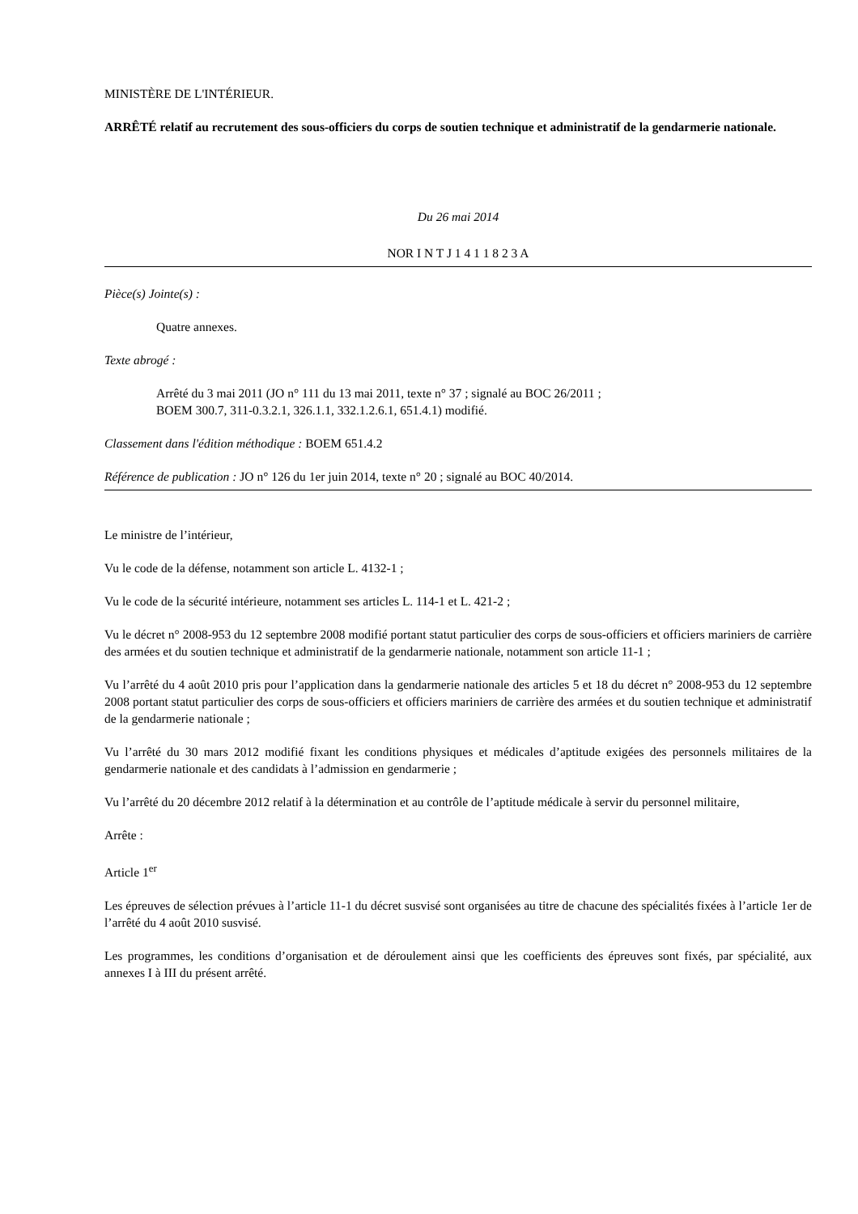MINISTÈRE DE L'INTÉRIEUR.
ARRÊTÉ relatif au recrutement des sous-officiers du corps de soutien technique et administratif de la gendarmerie nationale.
Du 26 mai 2014
NOR I N T J 1 4 1 1 8 2 3 A
Pièce(s) Jointe(s) :
Quatre annexes.
Texte abrogé :
Arrêté du 3 mai 2011 (JO n° 111 du 13 mai 2011, texte n° 37 ; signalé au BOC 26/2011 ;
BOEM 300.7, 311-0.3.2.1, 326.1.1, 332.1.2.6.1, 651.4.1) modifié.
Classement dans l'édition méthodique : BOEM 651.4.2
Référence de publication : JO n° 126 du 1er juin 2014, texte n° 20 ; signalé au BOC 40/2014.
Le ministre de l’intérieur,
Vu le code de la défense, notamment son article L. 4132-1 ;
Vu le code de la sécurité intérieure, notamment ses articles L. 114-1 et L. 421-2 ;
Vu le décret n° 2008-953 du 12 septembre 2008 modifié portant statut particulier des corps de sous-officiers et officiers mariniers de carrière des armées et du soutien technique et administratif de la gendarmerie nationale, notamment son article 11-1 ;
Vu l’arrêté du 4 août 2010 pris pour l’application dans la gendarmerie nationale des articles 5 et 18 du décret n° 2008-953 du 12 septembre 2008 portant statut particulier des corps de sous-officiers et officiers mariniers de carrière des armées et du soutien technique et administratif de la gendarmerie nationale ;
Vu l’arrêté du 30 mars 2012 modifié fixant les conditions physiques et médicales d’aptitude exigées des personnels militaires de la gendarmerie nationale et des candidats à l’admission en gendarmerie ;
Vu l’arrêté du 20 décembre 2012 relatif à la détermination et au contrôle de l’aptitude médicale à servir du personnel militaire,
Arrête :
Article 1<sup>er</sup>
Les épreuves de sélection prévues à l’article 11-1 du décret susvisé sont organisées au titre de chacune des spécialités fixées à l’article 1er de l’arrêté du 4 août 2010 susvisé.
Les programmes, les conditions d’organisation et de déroulement ainsi que les coefficients des épreuves sont fixés, par spécialité, aux annexes I à III du présent arrêté.